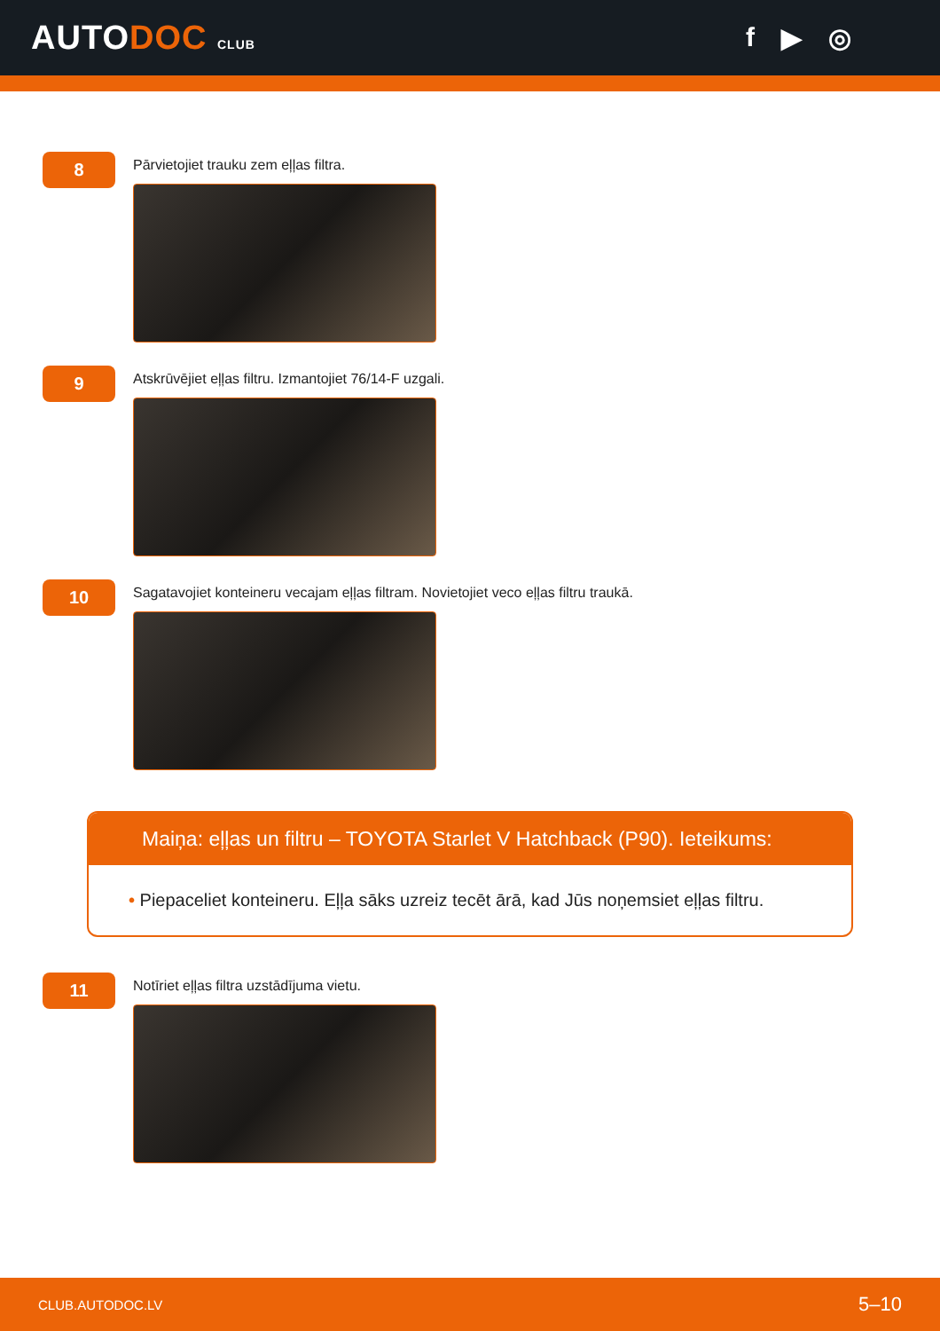AUTODOC CLUB
f ▶ ◎
8
Pārvietojiet trauku zem eļļas filtra.
9
Atskrūvējiet eļļas filtru. Izmantojiet 76/14-F uzgali.
10
Sagatavojiet konteineru vecajam eļļas filtram. Novietojiet veco eļļas filtru traukā.
Maiņa: eļļas un filtru – TOYOTA Starlet V Hatchback (P90). Ieteikums:
• Piepaceliet konteineru. Eļļa sāks uzreiz tecēt ārā, kad Jūs noņemsiet eļļas filtru.
11
Notīriet eļļas filtra uzstādījuma vietu.
CLUB.AUTODOC.LV 5–10